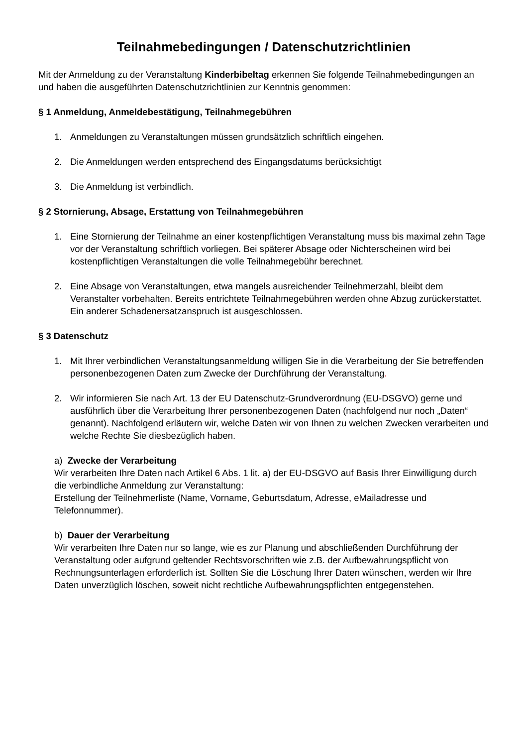Teilnahmebedingungen / Datenschutzrichtlinien
Mit der Anmeldung zu der Veranstaltung Kinderbibeltag erkennen Sie folgende Teilnahmebedingungen an und haben die ausgeführten Datenschutzrichtlinien zur Kenntnis genommen:
§ 1 Anmeldung, Anmeldebestätigung, Teilnahmegebühren
1. Anmeldungen zu Veranstaltungen müssen grundsätzlich schriftlich eingehen.
2. Die Anmeldungen werden entsprechend des Eingangsdatums berücksichtigt
3. Die Anmeldung ist verbindlich.
§ 2 Stornierung, Absage, Erstattung von Teilnahmegebühren
1. Eine Stornierung der Teilnahme an einer kostenpflichtigen Veranstaltung muss bis maximal zehn Tage vor der Veranstaltung schriftlich vorliegen. Bei späterer Absage oder Nichterscheinen wird bei kostenpflichtigen Veranstaltungen die volle Teilnahmegebühr berechnet.
2. Eine Absage von Veranstaltungen, etwa mangels ausreichender Teilnehmerzahl, bleibt dem Veranstalter vorbehalten. Bereits entrichtete Teilnahmegebühren werden ohne Abzug zurückerstattet. Ein anderer Schadenersatzanspruch ist ausgeschlossen.
§ 3 Datenschutz
1. Mit Ihrer verbindlichen Veranstaltungsanmeldung willigen Sie in die Verarbeitung der Sie betreffenden personenbezogenen Daten zum Zwecke der Durchführung der Veranstaltung.
2. Wir informieren Sie nach Art. 13 der EU Datenschutz-Grundverordnung (EU-DSGVO) gerne und ausführlich über die Verarbeitung Ihrer personenbezogenen Daten (nachfolgend nur noch „Daten“ genannt). Nachfolgend erläutern wir, welche Daten wir von Ihnen zu welchen Zwecken verarbeiten und welche Rechte Sie diesbezüglich haben.
a) Zwecke der Verarbeitung
Wir verarbeiten Ihre Daten nach Artikel 6 Abs. 1 lit. a) der EU-DSGVO auf Basis Ihrer Einwilligung durch die verbindliche Anmeldung zur Veranstaltung:
Erstellung der Teilnehmerliste (Name, Vorname, Geburtsdatum, Adresse, eMailadresse und Telefonnummer).
b) Dauer der Verarbeitung
Wir verarbeiten Ihre Daten nur so lange, wie es zur Planung und abschließenden Durchführung der Veranstaltung oder aufgrund geltender Rechtsvorschriften wie z.B. der Aufbewahrungspflicht von Rechnungsunterlagen erforderlich ist. Sollten Sie die Löschung Ihrer Daten wünschen, werden wir Ihre Daten unverzüglich löschen, soweit nicht rechtliche Aufbewahrungspflichten entgegenstehen.